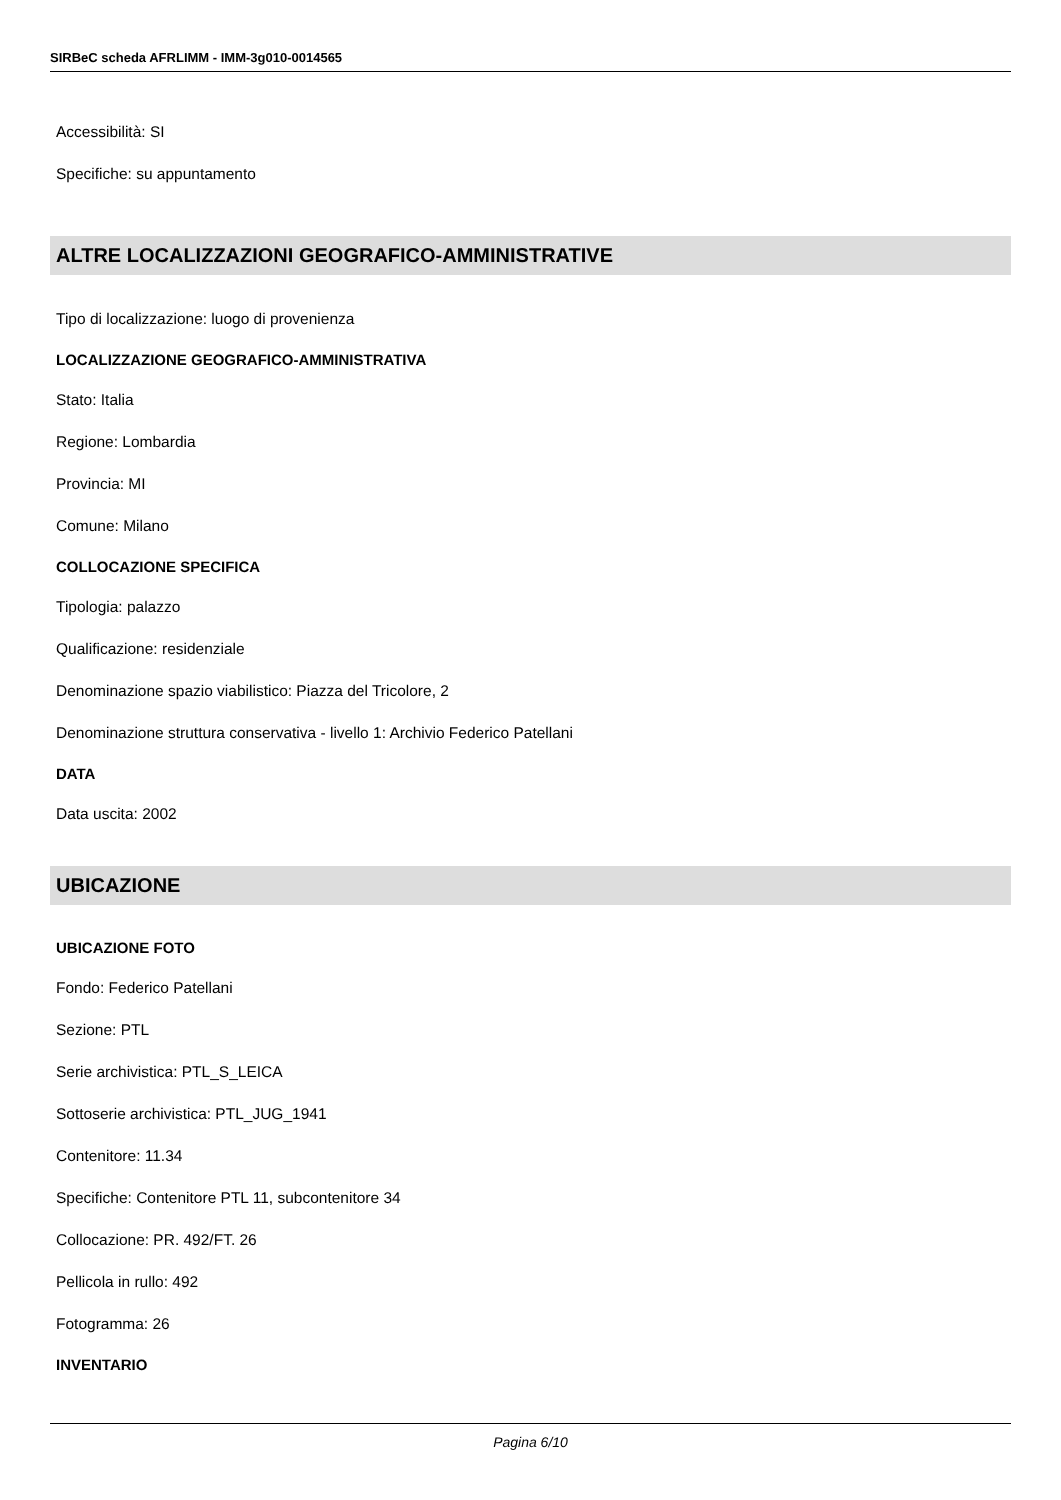SIRBeC scheda AFRLIMM - IMM-3g010-0014565
Accessibilità: SI
Specifiche: su appuntamento
ALTRE LOCALIZZAZIONI GEOGRAFICO-AMMINISTRATIVE
Tipo di localizzazione: luogo di provenienza
LOCALIZZAZIONE GEOGRAFICO-AMMINISTRATIVA
Stato: Italia
Regione: Lombardia
Provincia: MI
Comune: Milano
COLLOCAZIONE SPECIFICA
Tipologia: palazzo
Qualificazione: residenziale
Denominazione spazio viabilistico: Piazza del Tricolore, 2
Denominazione struttura conservativa - livello 1: Archivio Federico Patellani
DATA
Data uscita: 2002
UBICAZIONE
UBICAZIONE FOTO
Fondo: Federico Patellani
Sezione: PTL
Serie archivistica: PTL_S_LEICA
Sottoserie archivistica: PTL_JUG_1941
Contenitore: 11.34
Specifiche: Contenitore PTL 11, subcontenitore 34
Collocazione: PR. 492/FT. 26
Pellicola in rullo: 492
Fotogramma: 26
INVENTARIO
Pagina 6/10